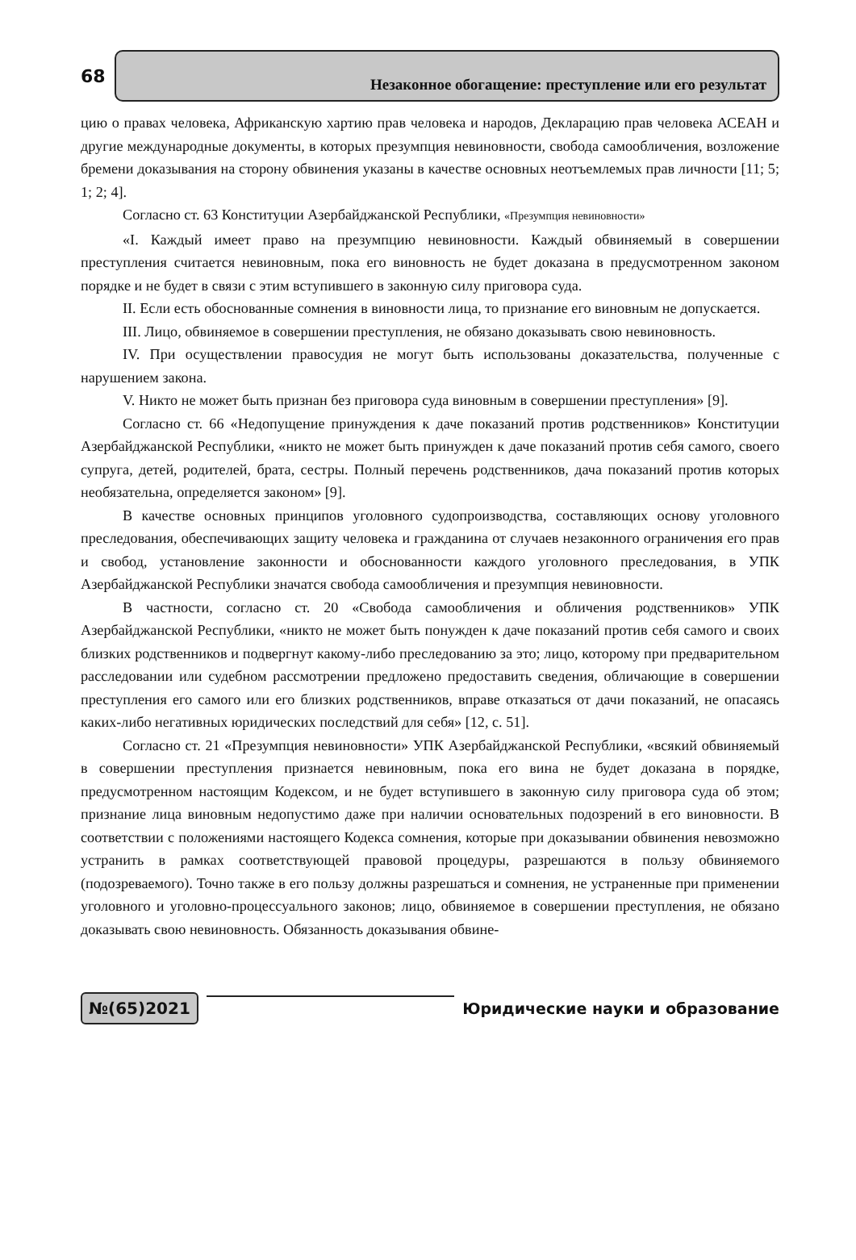68
Незаконное обогащение: преступление или его результат
цию о правах человека, Африканскую хартию прав человека и народов, Декларацию прав человека АСЕАН и другие международные документы, в которых презумпция невиновности, свобода самообличения, возложение бремени доказывания на сторону обвинения указаны в качестве основных неотъемлемых прав личности [11; 5; 1; 2; 4].
Согласно ст. 63 Конституции Азербайджанской Республики, «Презумпция невиновности»
«I. Каждый имеет право на презумпцию невиновности. Каждый обвиняемый в совершении преступления считается невиновным, пока его виновность не будет доказана в предусмотренном законом порядке и не будет в связи с этим вступившего в законную силу приговора суда.
II. Если есть обоснованные сомнения в виновности лица, то признание его виновным не допускается.
III. Лицо, обвиняемое в совершении преступления, не обязано доказывать свою невиновность.
IV. При осуществлении правосудия не могут быть использованы доказательства, полученные с нарушением закона.
V. Никто не может быть признан без приговора суда виновным в совершении преступления» [9].
Согласно ст. 66 «Недопущение принуждения к даче показаний против родственников» Конституции Азербайджанской Республики, «никто не может быть принужден к даче показаний против себя самого, своего супруга, детей, родителей, брата, сестры. Полный перечень родственников, дача показаний против которых необязательна, определяется законом» [9].
В качестве основных принципов уголовного судопроизводства, составляющих основу уголовного преследования, обеспечивающих защиту человека и гражданина от случаев незаконного ограничения его прав и свобод, установление законности и обоснованности каждого уголовного преследования, в УПК Азербайджанской Республики значатся свобода самообличения и презумпция невиновности.
В частности, согласно ст. 20 «Свобода самообличения и обличения родственников» УПК Азербайджанской Республики, «никто не может быть понужден к даче показаний против себя самого и своих близких родственников и подвергнут какому-либо преследованию за это; лицо, которому при предварительном расследовании или судебном рассмотрении предложено предоставить сведения, обличающие в совершении преступления его самого или его близких родственников, вправе отказаться от дачи показаний, не опасаясь каких-либо негативных юридических последствий для себя» [12, с. 51].
Согласно ст. 21 «Презумпция невиновности» УПК Азербайджанской Республики, «всякий обвиняемый в совершении преступления признается невиновным, пока его вина не будет доказана в порядке, предусмотренном настоящим Кодексом, и не будет вступившего в законную силу приговора суда об этом; признание лица виновным недопустимо даже при наличии основательных подозрений в его виновности. В соответствии с положениями настоящего Кодекса сомнения, которые при доказывании обвинения невозможно устранить в рамках соответствующей правовой процедуры, разрешаются в пользу обвиняемого (подозреваемого). Точно также в его пользу должны разрешаться и сомнения, не устраненные при применении уголовного и уголовно-процессуального законов; лицо, обвиняемое в совершении преступления, не обязано доказывать свою невиновность. Обязанность доказывания обвине-
№(65)2021
Юридические науки и образование